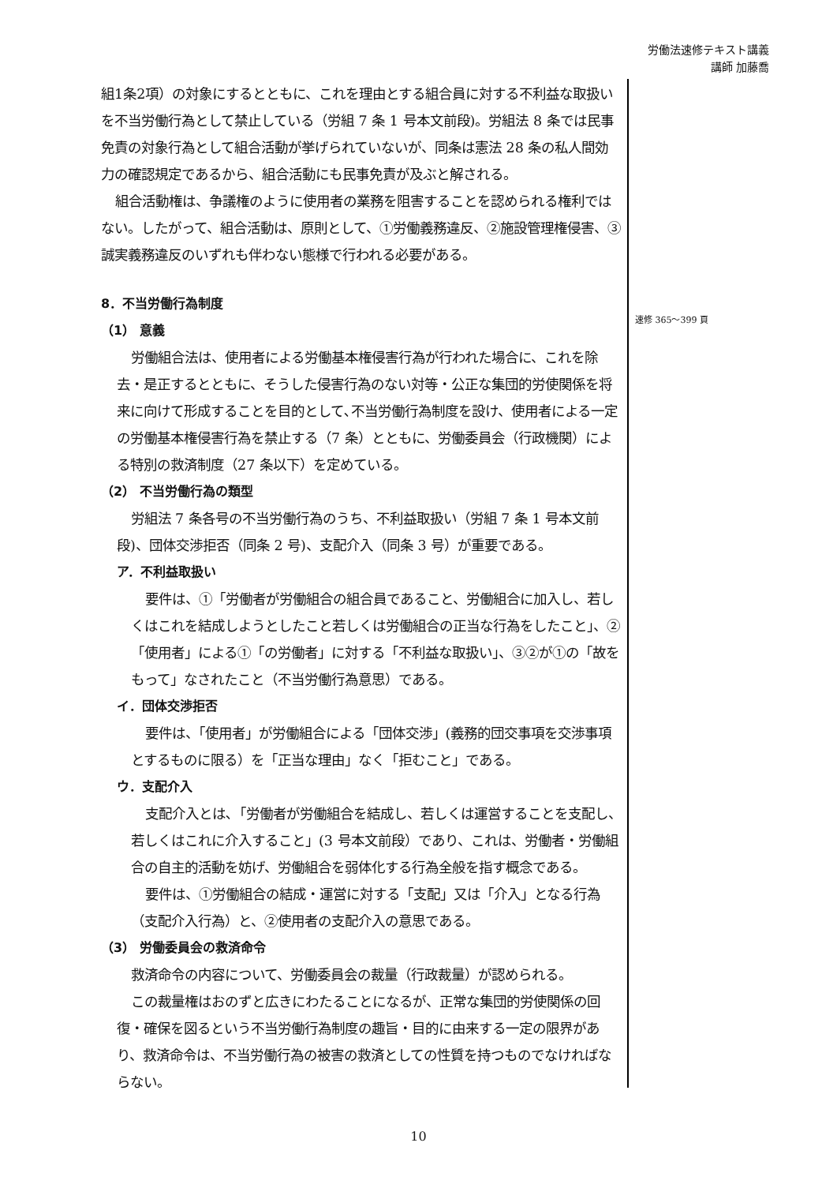労働法速修テキスト講義
講師 加藤喬
組1条2項）の対象にするとともに、これを理由とする組合員に対する不利益な取扱いを不当労働行為として禁止している（労組 7 条 1 号本文前段)。労組法 8 条では民事免責の対象行為として組合活動が挙げられていないが、同条は憲法 28 条の私人間効力の確認規定であるから、組合活動にも民事免責が及ぶと解される。
組合活動権は、争議権のように使用者の業務を阻害することを認められる権利ではない。したがって、組合活動は、原則として、①労働義務違反、②施設管理権侵害、③誠実義務違反のいずれも伴わない態様で行われる必要がある。
8．不当労働行為制度
（1） 意義
労働組合法は、使用者による労働基本権侵害行為が行われた場合に、これを除去・是正するとともに、そうした侵害行為のない対等・公正な集団的労使関係を将来に向けて形成することを目的として､不当労働行為制度を設け、使用者による一定の労働基本権侵害行為を禁止する（7 条）とともに、労働委員会（行政機関）による特別の救済制度（27 条以下）を定めている。
（2） 不当労働行為の類型
労組法 7 条各号の不当労働行為のうち、不利益取扱い（労組 7 条 1 号本文前段)、団体交渉拒否（同条 2 号)、支配介入（同条 3 号）が重要である。
ア．不利益取扱い
要件は、①「労働者が労働組合の組合員であること、労働組合に加入し、若しくはこれを結成しようとしたこと若しくは労働組合の正当な行為をしたこと」、②「使用者」による①「の労働者」に対する「不利益な取扱い」、③②が①の「故をもって」なされたこと（不当労働行為意思）である。
イ．団体交渉拒否
要件は、「使用者」が労働組合による「団体交渉」(義務的団交事項を交渉事項とするものに限る）を「正当な理由」なく「拒むこと」である。
ウ．支配介入
支配介入とは､「労働者が労働組合を結成し、若しくは運営することを支配し、若しくはこれに介入すること」(3 号本文前段）であり、これは、労働者・労働組合の自主的活動を妨げ、労働組合を弱体化する行為全般を指す概念である。
要件は、①労働組合の結成・運営に対する「支配」又は「介入」となる行為（支配介入行為）と、②使用者の支配介入の意思である。
（3） 労働委員会の救済命令
救済命令の内容について、労働委員会の裁量（行政裁量）が認められる。
この裁量権はおのずと広きにわたることになるが、正常な集団的労使関係の回復・確保を図るという不当労働行為制度の趣旨・目的に由来する一定の限界があり、救済命令は、不当労働行為の被害の救済としての性質を持つものでなければならない。
速修 365～399 頁
10